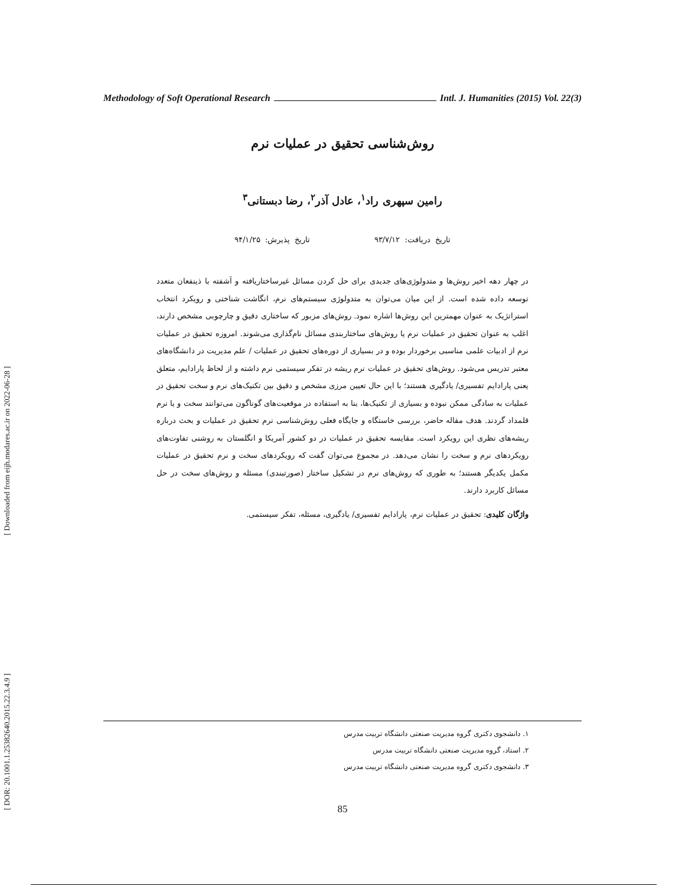[ Downloaded from eijh.modares.ac.ir on 2022-06-28 ]
[ DOR: 20.1001.1.25382640.2015.22.3.4.9 ]
Methodology of Soft Operational Research Intl. J. Humanities (2015) Vol. 22(3)
روش‌شناسی تحقیق در عملیات نرم
رامین سپهری راد<sup>۱</sup>، عادل آذر<sup>۲</sup>، رضا دبستانی<sup>۳</sup>
تاریخ دریافت: ۹۳/۷/۱۲ تاریخ پذیرش: ۹۴/۱/۲۵
در چهار دهه اخیر روش‌ها و متدولوژی‌های جدیدی برای حل کردن مسائل غیرساختاریافته و آشفته با ذینفعان متعدد توسعه داده شده است. از این میان می‌توان به متدولوژی سیستم‌های نرم، انگاشت شناختی و رویکرد انتخاب استراتژیک به عنوان مهمترین این روش‌ها اشاره نمود. روش‌های مزبور که ساختاری دقیق و چارچوبی مشخص دارند، اغلب به عنوان تحقیق در عملیات نرم یا روش‌های ساختاربندی مسائل نام‌گذاری می‌شوند. امروزه تحقیق در عملیات نرم از ادبیات علمی مناسبی برخوردار بوده و در بسیاری از دوره‌های تحقیق در عملیات / علم مدیریت در دانشگاه‌های معتبر تدریس می‌شود. روش‌های تحقیق در عملیات نرم ریشه در تفکر سیستمی نرم داشته و از لحاظ پارادایم، متعلق یعنی پارادایم تفسیری/ یادگیری هستند؛ با این حال تعیین مرزی مشخص و دقیق بین تکنیک‌های نرم و سخت تحقیق در عملیات به سادگی ممکن نبوده و بسیاری از تکنیک‌ها، بنا به استفاده در موقعیت‌های گوناگون می‌توانند سخت و یا نرم قلمداد گردند. هدف مقاله حاضر، بررسی خاستگاه و جایگاه فعلی روش‌شناسی نرم تحقیق در عملیات و بحث درباره ریشه‌های نظری این رویکرد است. مقایسه تحقیق در عملیات در دو کشور آمریکا و انگلستان به روشنی تفاوت‌های رویکردهای نرم و سخت را نشان می‌دهد. در مجموع می‌توان گفت که رویکردهای سخت و نرم تحقیق در عملیات مکمل یکدیگر هستند؛ به طوری که روش‌های نرم در تشکیل ساختار (صورتبندی) مسئله و روش‌های سخت در حل مسائل کاربرد دارند.
واژگان کلیدی: تحقیق در عملیات نرم، پارادایم تفسیری/ یادگیری، مسئله، تفکر سیستمی.
۱. دانشجوی دکتری گروه مدیریت صنعتی دانشگاه تربیت مدرس
۲. استاد، گروه مدیریت صنعتی دانشگاه تربیت مدرس
۳. دانشجوی دکتری گروه مدیریت صنعتی دانشگاه تربیت مدرس
85